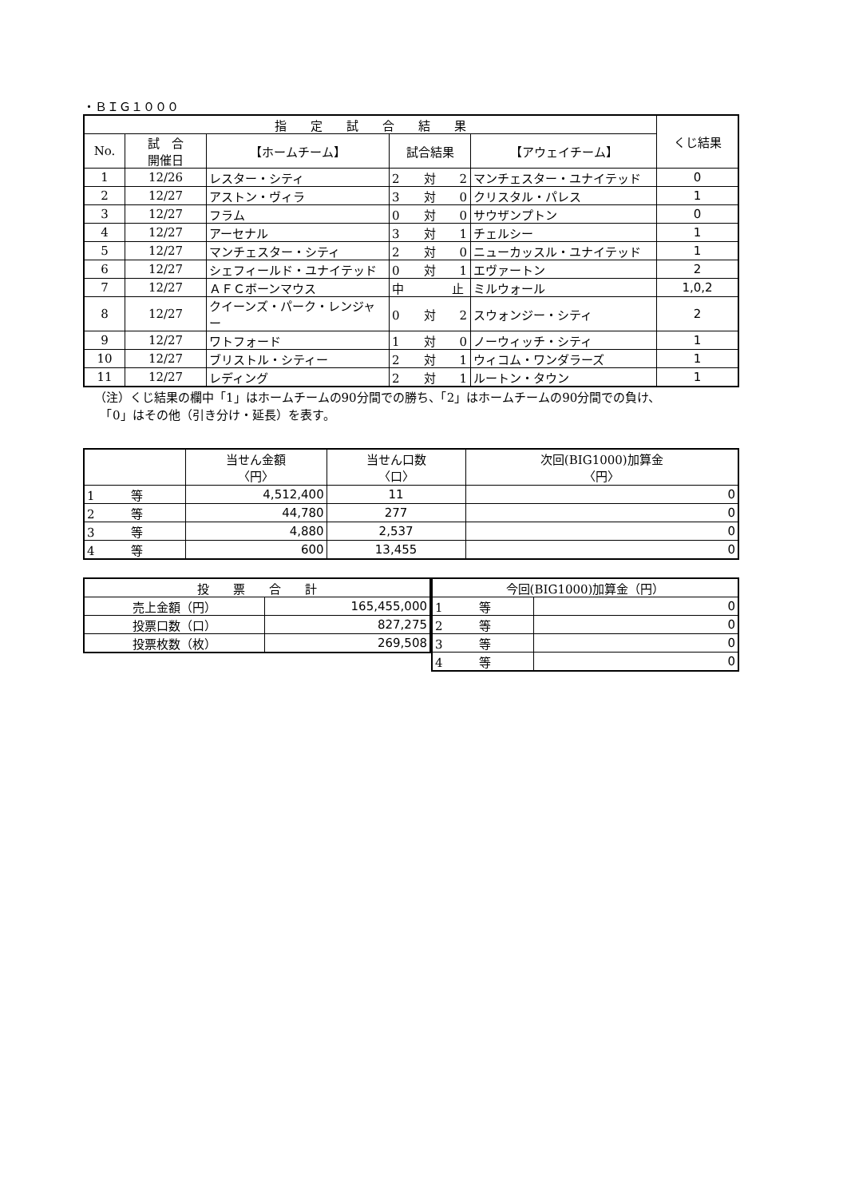・ＢＩＧ１０００
| 指 定 試 合 結 果 | | | | | くじ結果 |
| --- | --- | --- | --- | --- | --- |
| No. | 試 合 開催日 | 【ホームチーム】 | 試合結果 | 【アウェイチーム】 | |
| 1 | 12/26 | レスター・シティ | 2 対 2 | マンチェスター・ユナイテッド | 0 |
| 2 | 12/27 | アストン・ヴィラ | 3 対 0 | クリスタル・パレス | 1 |
| 3 | 12/27 | フラム | 0 対 0 | サウザンプトン | 0 |
| 4 | 12/27 | アーセナル | 3 対 1 | チェルシー | 1 |
| 5 | 12/27 | マンチェスター・シティ | 2 対 0 | ニューカッスル・ユナイテッド | 1 |
| 6 | 12/27 | シェフィールド・ユナイテッド | 0 対 1 | エヴァートン | 2 |
| 7 | 12/27 | ＡＦＣボーンマウス | 中 止 | ミルウォール | 1,0,2 |
| 8 | 12/27 | クイーンズ・パーク・レンジャー | 0 対 2 | スウォンジー・シティ | 2 |
| 9 | 12/27 | ワトフォード | 1 対 0 | ノーウィッチ・シティ | 1 |
| 10 | 12/27 | ブリストル・シティー | 2 対 1 | ウィコム・ワンダラーズ | 1 |
| 11 | 12/27 | レディング | 2 対 1 | ルートン・タウン | 1 |
（注）くじ結果の欄中「1」はホームチームの90分間での勝ち、「2」はホームチームの90分間での負け、
　「0」はその他（引き分け・延長）を表す。
| | 当せん金額 〈円〉 | 当せん口数 〈口〉 | 次回(BIG1000)加算金 〈円〉 |
| --- | --- | --- | --- |
| 1 等 | 4,512,400 | 11 | 0 |
| 2 等 | 44,780 | 277 | 0 |
| 3 等 | 4,880 | 2,537 | 0 |
| 4 等 | 600 | 13,455 | 0 |
| 投 票 合 計 | |
| --- | --- |
| 売上金額（円） | 165,455,000 |
| 投票口数（口） | 827,275 |
| 投票枚数（枚） | 269,508 |
| 今回(BIG1000)加算金（円） | |
| --- | --- |
| 1 等 | 0 |
| 2 等 | 0 |
| 3 等 | 0 |
| 4 等 | 0 |